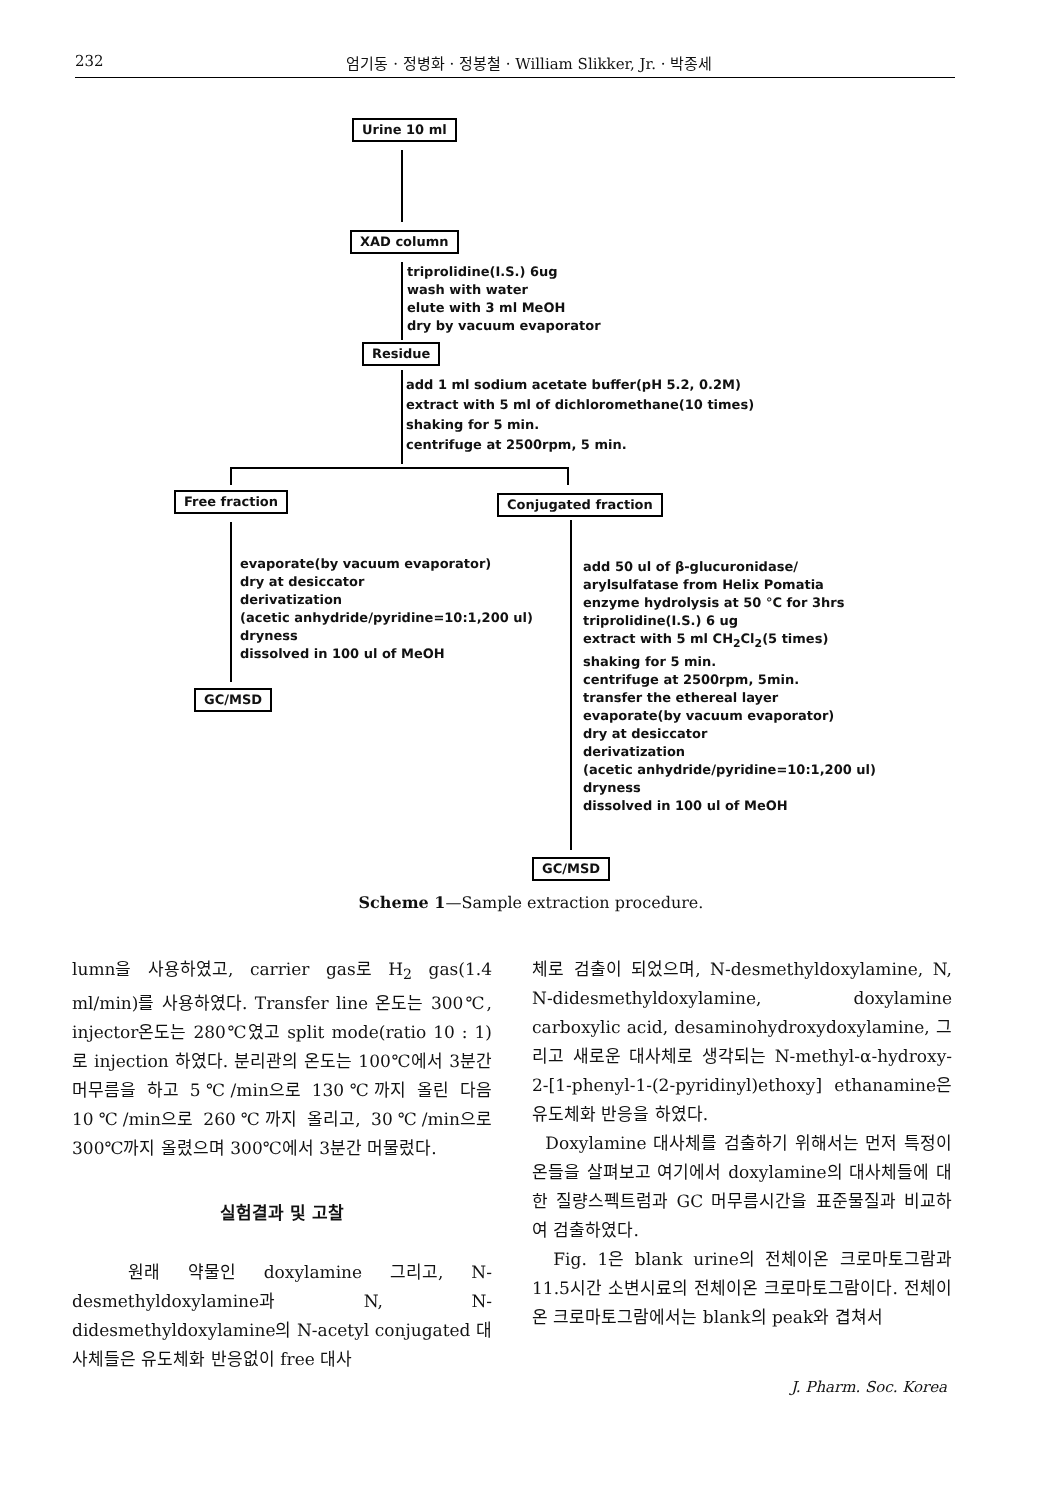232 엄기동 · 정병화 · 정봉철 · William Slikker, Jr. · 박종세
Urine 10 ml
XAD column
triprolidine(I.S.) 6ug
wash with water
elute with 3 ml MeOH
dry by vacuum evaporator
Residue
add 1 ml sodium acetate buffer(pH 5.2, 0.2M)
extract with 5 ml of dichloromethane(10 times)
shaking for 5 min.
centrifuge at 2500rpm, 5 min.
Free fraction Conjugated fraction
evaporate(by vacuum evaporator)
dry at desiccator
derivatization
(acetic anhydride/pyridine=10:1,200 ul)
dryness
dissolved in 100 ul of MeOH
GC/MSD
add 50 ul of β-glucuronidase/
arylsulfatase from Helix Pomatia
enzyme hydrolysis at 50 °C for 3hrs
triprolidine(I.S.) 6 ug
extract with 5 ml CH<sub>2</sub>Cl<sub>2</sub>(5 times)
shaking for 5 min.
centrifuge at 2500rpm, 5min.
transfer the ethereal layer
evaporate(by vacuum evaporator)
dry at desiccator
derivatization
(acetic anhydride/pyridine=10:1,200 ul)
dryness
dissolved in 100 ul of MeOH
GC/MSD
Scheme 1—Sample extraction procedure.
lumn을 사용하였고, carrier gas로 H<sub>2</sub> gas(1.4 ml/min)를 사용하였다. Transfer line 온도는 300℃, injector온도는 280℃였고 split mode(ratio 10 : 1)로 injection 하였다. 분리관의 온도는 100℃에서 3분간 머무름을 하고 5℃/min으로 130℃까지 올린 다음 10℃/min으로 260℃까지 올리고, 30℃/min으로 300℃까지 올렸으며 300℃에서 3분간 머물렀다.
실험결과 및 고찰
원래 약물인 doxylamine 그리고, N-desmethyldoxylamine과 N, N-didesmethyldoxylamine의 N-acetyl conjugated 대사체들은 유도체화 반응없이 free 대사
체로 검출이 되었으며, N-desmethyldoxylamine, N, N-didesmethyldoxylamine, doxylamine carboxylic acid, desaminohydroxydoxylamine, 그리고 새로운 대사체로 생각되는 N-methyl-α-hydroxy-2-[1-phenyl-1-(2-pyridinyl)ethoxy] ethanamine은 유도체화 반응을 하였다.
Doxylamine 대사체를 검출하기 위해서는 먼저 특정이온들을 살펴보고 여기에서 doxylamine의 대사체들에 대한 질량스펙트럼과 GC 머무름시간을 표준물질과 비교하여 검출하였다.
Fig. 1은 blank urine의 전체이온 크로마토그람과 11.5시간 소변시료의 전체이온 크로마토그람이다. 전체이온 크로마토그람에서는 blank의 peak와 겹쳐서
J. Pharm. Soc. Korea